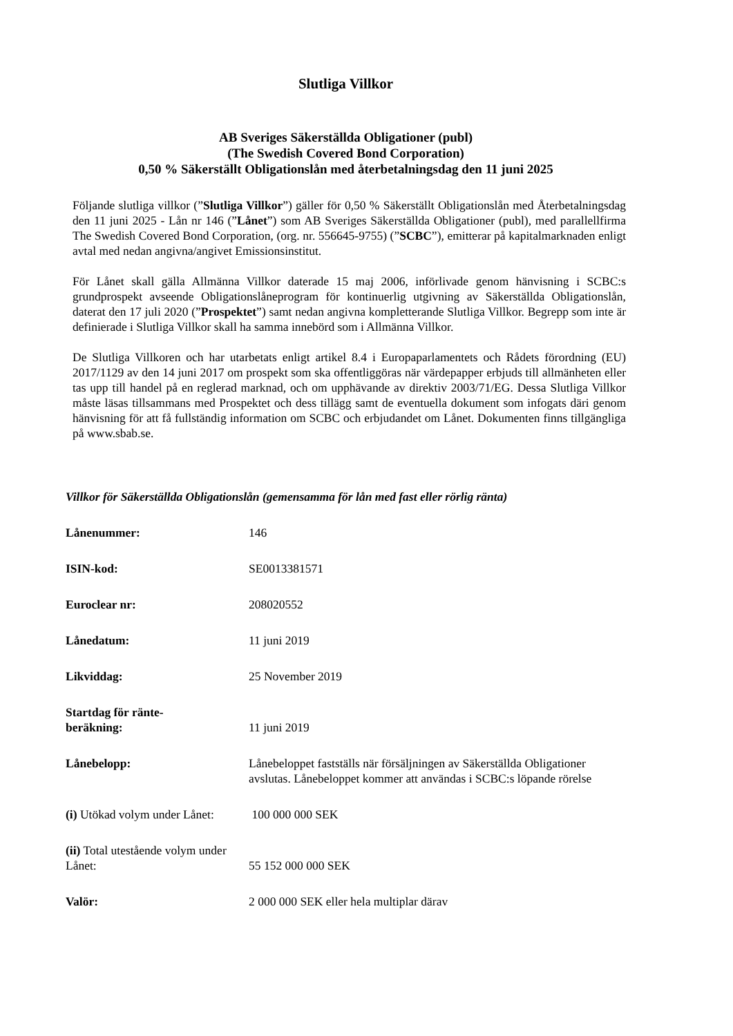Slutliga Villkor
AB Sveriges Säkerställda Obligationer (publ)
(The Swedish Covered Bond Corporation)
0,50 % Säkerställt Obligationslån med återbetalningsdag den 11 juni 2025
Följande slutliga villkor (”Slutliga Villkor”) gäller för 0,50 % Säkerställt Obligationslån med Återbetalningsdag den 11 juni 2025 - Lån nr 146 (”Lånet”) som AB Sveriges Säkerställda Obligationer (publ), med parallellfirma The Swedish Covered Bond Corporation, (org. nr. 556645-9755) (”SCBC”), emitterar på kapitalmarknaden enligt avtal med nedan angivna/angivet Emissionsinstitut.
För Lånet skall gälla Allmänna Villkor daterade 15 maj 2006, införlivade genom hänvisning i SCBC:s grundprospekt avseende Obligationslåneprogram för kontinuerlig utgivning av Säkerställda Obligationslån, daterat den 17 juli 2020 (”Prospektet”) samt nedan angivna kompletterande Slutliga Villkor. Begrepp som inte är definierade i Slutliga Villkor skall ha samma innebörd som i Allmänna Villkor.
De Slutliga Villkoren och har utarbetats enligt artikel 8.4 i Europaparlamentets och Rådets förordning (EU) 2017/1129 av den 14 juni 2017 om prospekt som ska offentliggöras när värdepapper erbjuds till allmänheten eller tas upp till handel på en reglerad marknad, och om upphävande av direktiv 2003/71/EG. Dessa Slutliga Villkor måste läsas tillsammans med Prospektet och dess tillägg samt de eventuella dokument som infogats däri genom hänvisning för att få fullständig information om SCBC och erbjudandet om Lånet. Dokumenten finns tillgängliga på www.sbab.se.
Villkor för Säkerställda Obligationslån (gemensamma för lån med fast eller rörlig ränta)
| Lånenummer: | 146 |
| ISIN-kod: | SE0013381571 |
| Euroclear nr: | 208020552 |
| Lånedatum: | 11 juni 2019 |
| Likviddag: | 25 November 2019 |
| Startdag för ränte- beräkning: | 11 juni 2019 |
| Lånebelopp: | Lånebeloppet fastställs när försäljningen av Säkerställda Obligationer avslutas. Lånebeloppet kommer att användas i SCBC:s löpande rörelse |
| (i) Utökad volym under Lånet: | 100 000 000 SEK |
| (ii) Total utestående volym under Lånet: | 55 152 000 000 SEK |
| Valör: | 2 000 000 SEK eller hela multiplar därav |